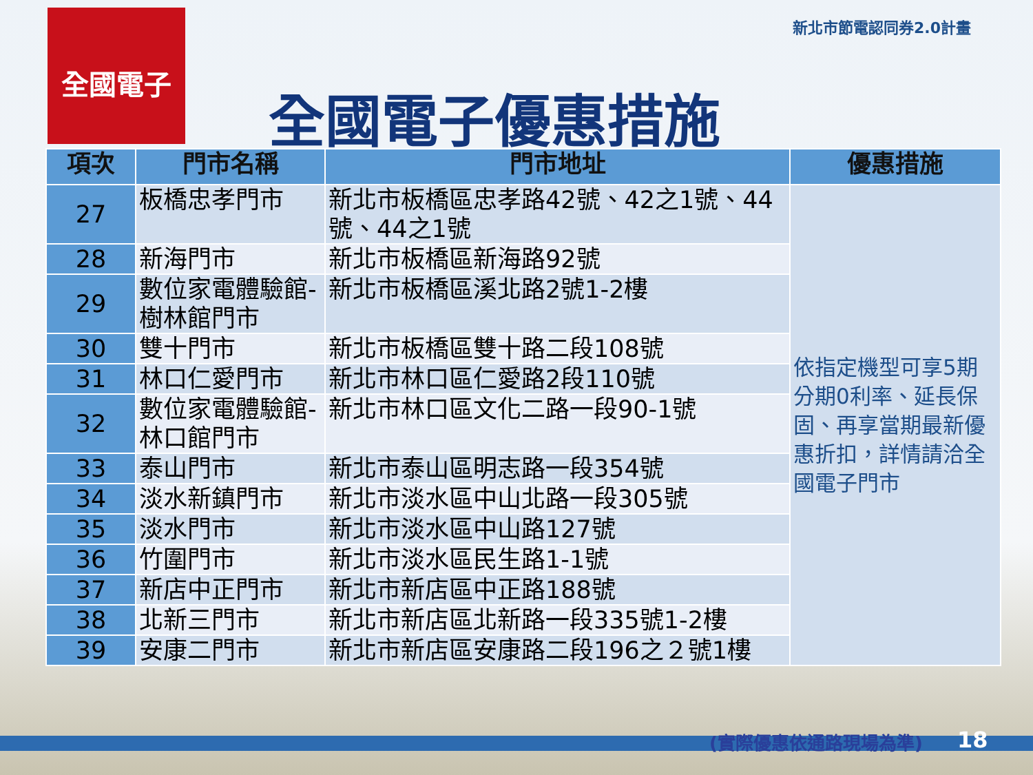全國電子 新北市節電認同券2.0計畫
全國電子優惠措施
| 項次 | 門市名稱 | 門市地址 | 優惠措施 |
| --- | --- | --- | --- |
| 27 | 板橋忠孝門市 | 新北市板橋區忠孝路42號、42之1號、44號、44之1號 | 依指定機型可享5期分期0利率、延長保固、再享當期最新優惠折扣，詳情請洽全國電子門市 |
| 28 | 新海門市 | 新北市板橋區新海路92號 | |
| 29 | 數位家電體驗館-樹林館門市 | 新北市板橋區溪北路2號1-2樓 | |
| 30 | 雙十門市 | 新北市板橋區雙十路二段108號 | |
| 31 | 林口仁愛門市 | 新北市林口區仁愛路2段110號 | |
| 32 | 數位家電體驗館-林口館門市 | 新北市林口區文化二路一段90-1號 | |
| 33 | 泰山門市 | 新北市泰山區明志路一段354號 | |
| 34 | 淡水新鎮門市 | 新北市淡水區中山北路一段305號 | |
| 35 | 淡水門市 | 新北市淡水區中山路127號 | |
| 36 | 竹圍門市 | 新北市淡水區民生路1-1號 | |
| 37 | 新店中正門市 | 新北市新店區中正路188號 | |
| 38 | 北新三門市 | 新北市新店區北新路一段335號1-2樓 | |
| 39 | 安康二門市 | 新北市新店區安康路二段196之２號1樓 | |
(實際優惠依通路現場為準) 18